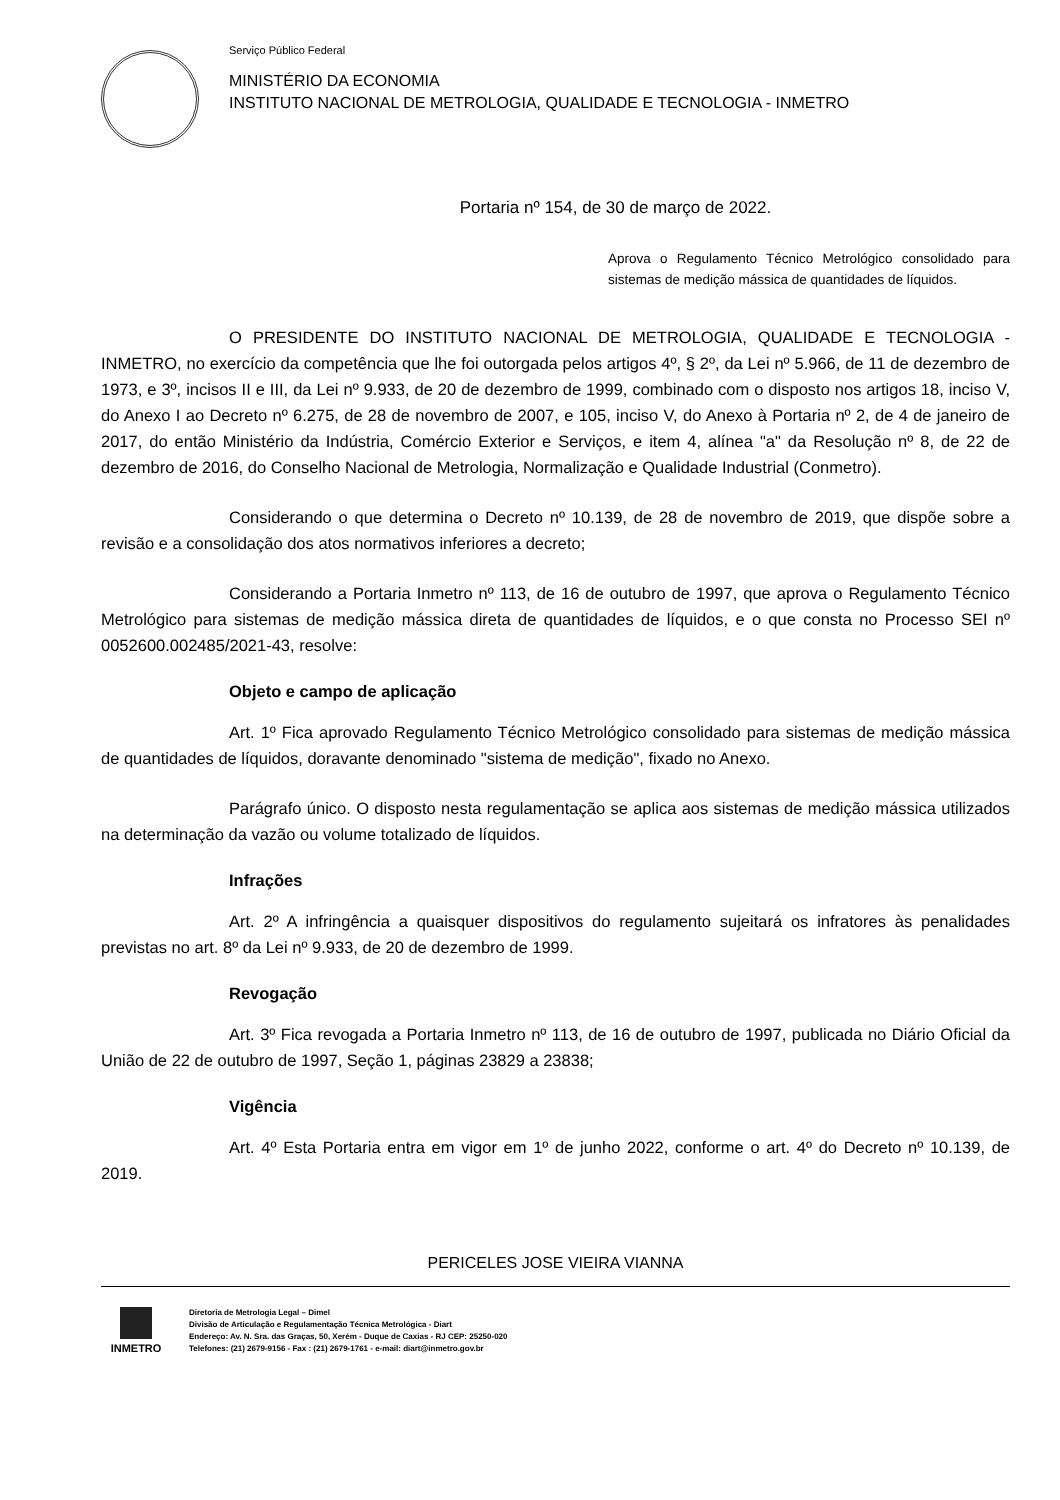Serviço Público Federal
MINISTÉRIO DA ECONOMIA
INSTITUTO NACIONAL DE METROLOGIA, QUALIDADE E TECNOLOGIA - INMETRO
Portaria nº 154, de 30 de março de 2022.
Aprova o Regulamento Técnico Metrológico consolidado para sistemas de medição mássica de quantidades de líquidos.
O PRESIDENTE DO INSTITUTO NACIONAL DE METROLOGIA, QUALIDADE E TECNOLOGIA - INMETRO, no exercício da competência que lhe foi outorgada pelos artigos 4º, § 2º, da Lei nº 5.966, de 11 de dezembro de 1973, e 3º, incisos II e III, da Lei nº 9.933, de 20 de dezembro de 1999, combinado com o disposto nos artigos 18, inciso V, do Anexo I ao Decreto nº 6.275, de 28 de novembro de 2007, e 105, inciso V, do Anexo à Portaria nº 2, de 4 de janeiro de 2017, do então Ministério da Indústria, Comércio Exterior e Serviços, e item 4, alínea "a" da Resolução nº 8, de 22 de dezembro de 2016, do Conselho Nacional de Metrologia, Normalização e Qualidade Industrial (Conmetro).
Considerando o que determina o Decreto nº 10.139, de 28 de novembro de 2019, que dispõe sobre a revisão e a consolidação dos atos normativos inferiores a decreto;
Considerando a Portaria Inmetro nº 113, de 16 de outubro de 1997, que aprova o Regulamento Técnico Metrológico para sistemas de medição mássica direta de quantidades de líquidos, e o que consta no Processo SEI nº 0052600.002485/2021-43, resolve:
Objeto e campo de aplicação
Art. 1º Fica aprovado Regulamento Técnico Metrológico consolidado para sistemas de medição mássica de quantidades de líquidos, doravante denominado "sistema de medição", fixado no Anexo.
Parágrafo único. O disposto nesta regulamentação se aplica aos sistemas de medição mássica utilizados na determinação da vazão ou volume totalizado de líquidos.
Infrações
Art. 2º A infringência a quaisquer dispositivos do regulamento sujeitará os infratores às penalidades previstas no art. 8º da Lei nº 9.933, de 20 de dezembro de 1999.
Revogação
Art. 3º Fica revogada a Portaria Inmetro nº 113, de 16 de outubro de 1997, publicada no Diário Oficial da União de 22 de outubro de 1997, Seção 1, páginas 23829 a 23838;
Vigência
Art. 4º Esta Portaria entra em vigor em 1º de junho 2022, conforme o art. 4º do Decreto nº 10.139, de 2019.
PERICELES JOSE VIEIRA VIANNA
INMETRO
Diretoria de Metrologia Legal – Dimel
Divisão de Articulação e Regulamentação Técnica Metrológica - Diart
Endereço: Av. N. Sra. das Graças, 50, Xerém - Duque de Caxias - RJ CEP: 25250-020
Telefones: (21) 2679-9156 - Fax : (21) 2679-1761 - e-mail: diart@inmetro.gov.br